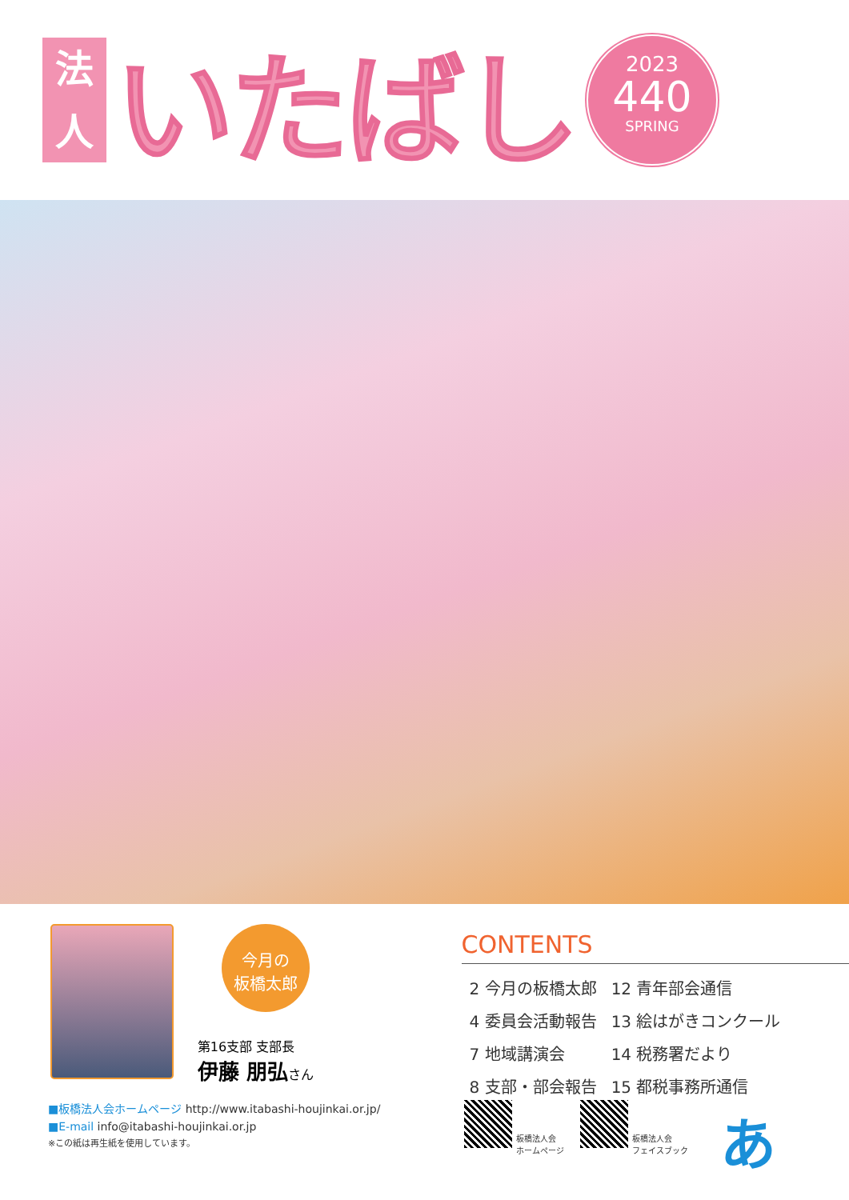法
人
いたばし
2023
440
SPRING
今月の
板橋太郎
第16支部 支部長
伊藤 朋弘さん
CONTENTS
| 2 今月の板橋太郎 | 12 青年部会通信 |
| 4 委員会活動報告 | 13 絵はがきコンクール |
| 7 地域講演会 | 14 税務署だより |
| 8 支部・部会報告 | 15 都税事務所通信 |
■板橋法人会ホームページ http://www.itabashi-houjinkai.or.jp/
■E-mail info@itabashi-houjinkai.or.jp
※この紙は再生紙を使用しています。
板橋法人会
ホームページ
板橋法人会
フェイスブック
あ